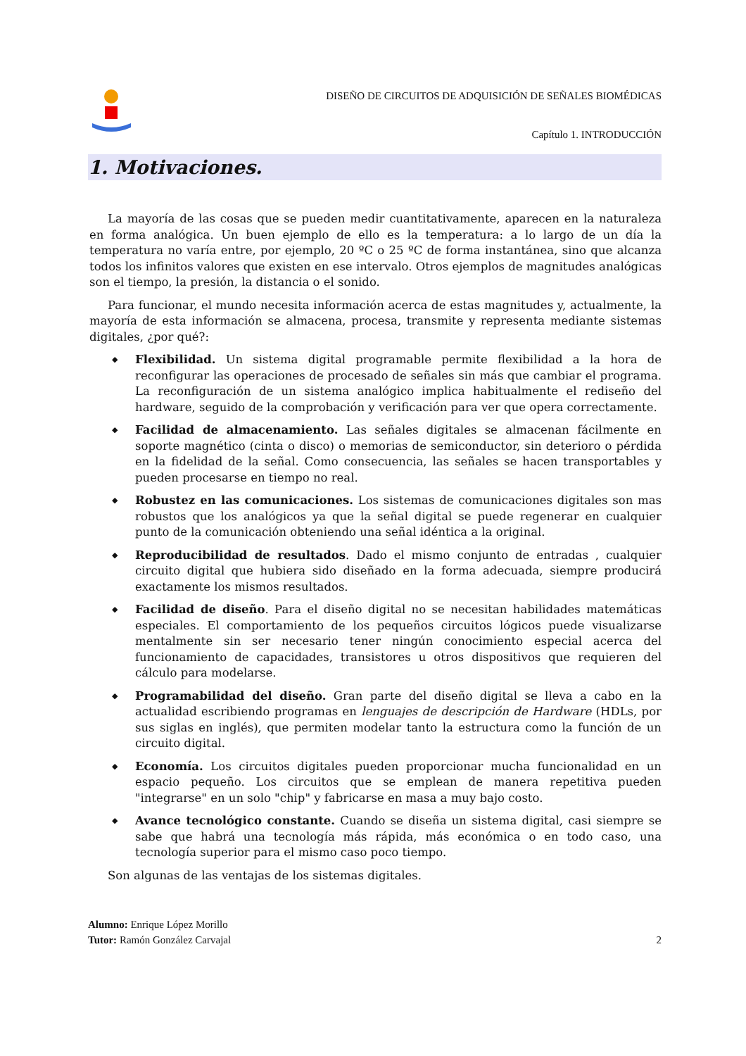DISEÑO DE CIRCUITOS DE ADQUISICIÓN DE SEÑALES BIOMÉDICAS
Capítulo 1. INTRODUCCIÓN
1. Motivaciones.
La mayoría de las cosas que se pueden medir cuantitativamente, aparecen en la naturaleza en forma analógica. Un buen ejemplo de ello es la temperatura: a lo largo de un día la temperatura no varía entre, por ejemplo, 20 ºC o 25 ºC de forma instantánea, sino que alcanza todos los infinitos valores que existen en ese intervalo. Otros ejemplos de magnitudes analógicas son el tiempo, la presión, la distancia o el sonido.
Para funcionar, el mundo necesita información acerca de estas magnitudes y, actualmente, la mayoría de esta información se almacena, procesa, transmite y representa mediante sistemas digitales, ¿por qué?:
◆ Flexibilidad. Un sistema digital programable permite flexibilidad a la hora de reconfigurar las operaciones de procesado de señales sin más que cambiar el programa. La reconfiguración de un sistema analógico implica habitualmente el rediseño del hardware, seguido de la comprobación y verificación para ver que opera correctamente.
◆ Facilidad de almacenamiento. Las señales digitales se almacenan fácilmente en soporte magnético (cinta o disco) o memorias de semiconductor, sin deterioro o pérdida en la fidelidad de la señal. Como consecuencia, las señales se hacen transportables y pueden procesarse en tiempo no real.
◆ Robustez en las comunicaciones. Los sistemas de comunicaciones digitales son mas robustos que los analógicos ya que la señal digital se puede regenerar en cualquier punto de la comunicación obteniendo una señal idéntica a la original.
◆ Reproducibilidad de resultados. Dado el mismo conjunto de entradas , cualquier circuito digital que hubiera sido diseñado en la forma adecuada, siempre producirá exactamente los mismos resultados.
◆ Facilidad de diseño. Para el diseño digital no se necesitan habilidades matemáticas especiales. El comportamiento de los pequeños circuitos lógicos puede visualizarse mentalmente sin ser necesario tener ningún conocimiento especial acerca del funcionamiento de capacidades, transistores u otros dispositivos que requieren del cálculo para modelarse.
◆ Programabilidad del diseño. Gran parte del diseño digital se lleva a cabo en la actualidad escribiendo programas en lenguajes de descripción de Hardware (HDLs, por sus siglas en inglés), que permiten modelar tanto la estructura como la función de un circuito digital.
◆ Economía. Los circuitos digitales pueden proporcionar mucha funcionalidad en un espacio pequeño. Los circuitos que se emplean de manera repetitiva pueden "integrarse" en un solo "chip" y fabricarse en masa a muy bajo costo.
◆ Avance tecnológico constante. Cuando se diseña un sistema digital, casi siempre se sabe que habrá una tecnología más rápida, más económica o en todo caso, una tecnología superior para el mismo caso poco tiempo.
Son algunas de las ventajas de los sistemas digitales.
Alumno: Enrique López Morillo
Tutor: Ramón González Carvajal 2